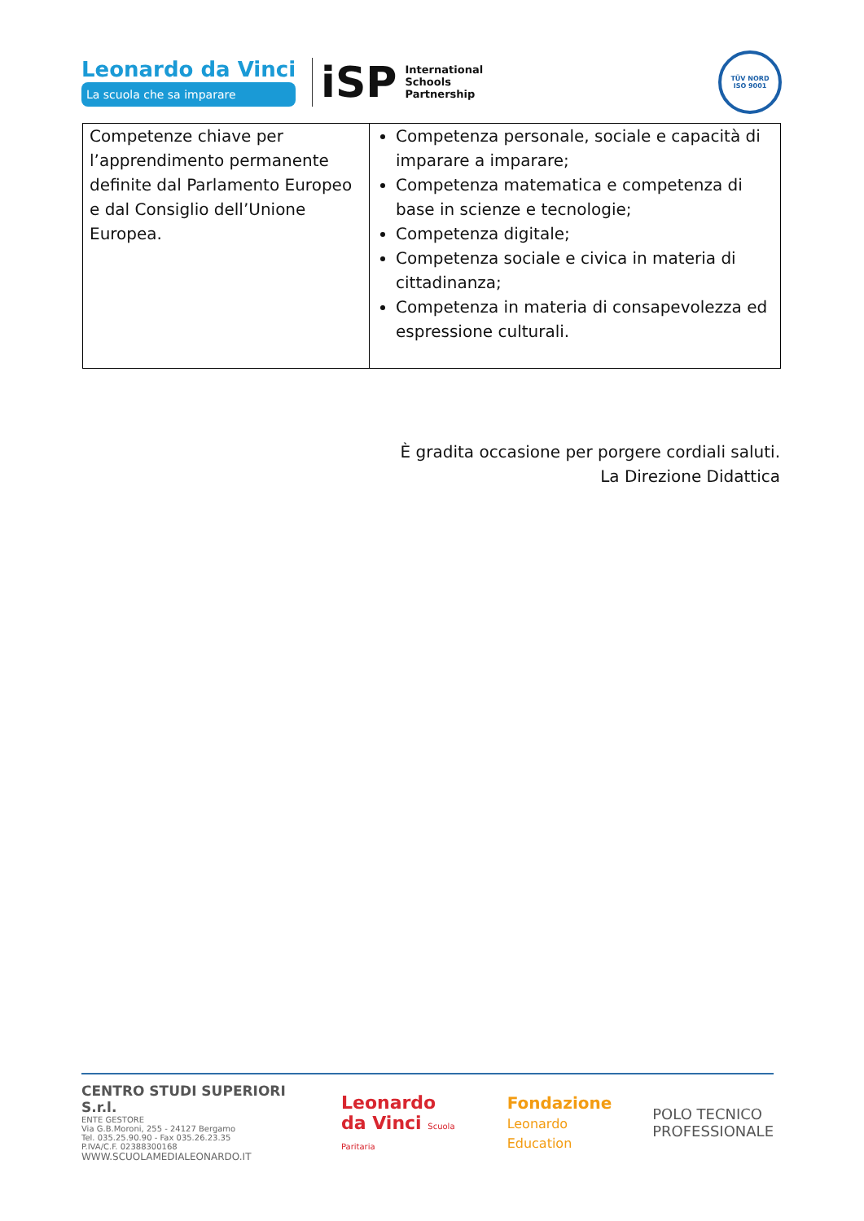Leonardo da Vinci
La scuola che sa imparare
iSP
International
Schools
Partnership
TÜV NORD
ISO 9001
| Competenze chiave per l’apprendimento permanente definite dal Parlamento Europeo e dal Consiglio dell’Unione Europea. | Competenza personale, sociale e capacità di imparare a imparare; Competenza matematica e competenza di base in scienze e tecnologie; Competenza digitale; Competenza sociale e civica in materia di cittadinanza; Competenza in materia di consapevolezza ed espressione culturali. |
È gradita occasione per porgere cordiali saluti.
La Direzione Didattica
CENTRO STUDI SUPERIORI S.r.l.
ENTE GESTORE
Via G.B.Moroni, 255 - 24127 Bergamo
Tel. 035.25.90.90 - Fax 035.26.23.35
P.IVA/C.F. 02388300168
WWW.SCUOLAMEDIALEONARDO.IT
Leonardo
da Vinci Scuola Paritaria
Fondazione
Leonardo Education
POLO TECNICO
PROFESSIONALE